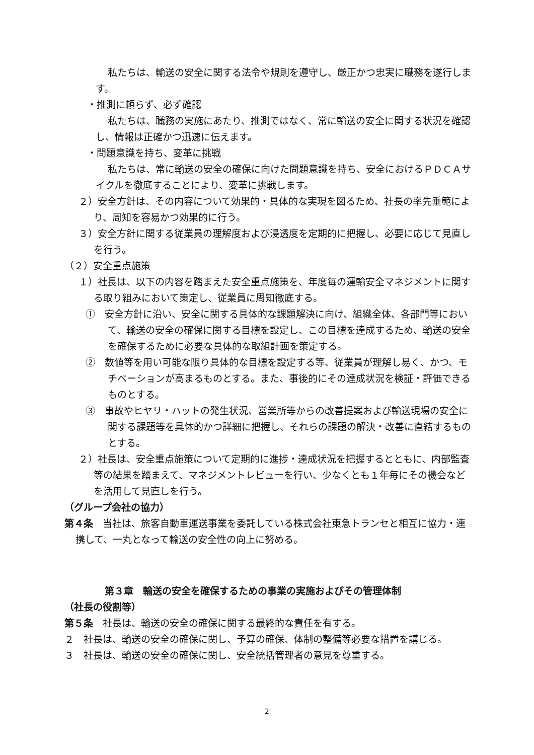私たちは、輸送の安全に関する法令や規則を遵守し、厳正かつ忠実に職務を遂行します。
・推測に頼らず、必ず確認
私たちは、職務の実施にあたり、推測ではなく、常に輸送の安全に関する状況を確認し、情報は正確かつ迅速に伝えます。
・問題意識を持ち、変革に挑戦
私たちは、常に輸送の安全の確保に向けた問題意識を持ち、安全におけるＰＤＣＡサイクルを徹底することにより、変革に挑戦します。
２）安全方針は、その内容について効果的・具体的な実現を図るため、社長の率先垂範により、周知を容易かつ効果的に行う。
３）安全方針に関する従業員の理解度および浸透度を定期的に把握し、必要に応じて見直しを行う。
（２）安全重点施策
１）社長は、以下の内容を踏まえた安全重点施策を、年度毎の運輸安全マネジメントに関する取り組みにおいて策定し、従業員に周知徹底する。
①　安全方針に沿い、安全に関する具体的な課題解決に向け、組織全体、各部門等において、輸送の安全の確保に関する目標を設定し、この目標を達成するため、輸送の安全を確保するために必要な具体的な取組計画を策定する。
②　数値等を用い可能な限り具体的な目標を設定する等、従業員が理解し易く、かつ、モチベーションが高まるものとする。また、事後的にその達成状況を検証・評価できるものとする。
③　事故やヒヤリ・ハットの発生状況、営業所等からの改善提案および輸送現場の安全に関する課題等を具体的かつ詳細に把握し、それらの課題の解決・改善に直結するものとする。
２）社長は、安全重点施策について定期的に進捗・達成状況を把握するとともに、内部監査等の結果を踏まえて、マネジメントレビューを行い、少なくとも１年毎にその機会などを活用して見直しを行う。
（グループ会社の協力）
第４条　当社は、旅客自動車運送事業を委託している株式会社東急トランセと相互に協力・連携して、一丸となって輸送の安全性の向上に努める。
第３章　輸送の安全を確保するための事業の実施およびその管理体制
（社長の役割等）
第５条　社長は、輸送の安全の確保に関する最終的な責任を有する。
２　社長は、輸送の安全の確保に関し、予算の確保、体制の整備等必要な措置を講じる。
３　社長は、輸送の安全の確保に関し、安全統括管理者の意見を尊重する。
2